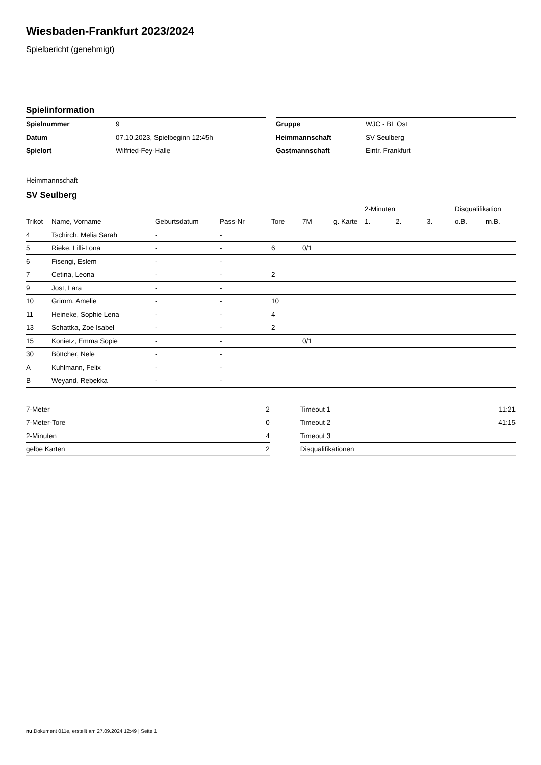Wiesbaden-Frankfurt 2023/2024
Spielbericht (genehmigt)
Spielinformation
| Spielnummer | 9 |
| Datum | 07.10.2023, Spielbeginn 12:45h |
| Spielort | Wilfried-Fey-Halle |
| Gruppe | WJC - BL Ost |
| Heimmannschaft | SV Seulberg |
| Gastmannschaft | Eintr. Frankfurt |
Heimmannschaft
SV Seulberg
| | | | | | | | 2-Minuten | | | Disqualifikation | |
| --- | --- | --- | --- | --- | --- | --- | --- | --- | --- | --- | --- |
| Trikot | Name, Vorname | Geburtsdatum | Pass-Nr | Tore | 7M | g. Karte | 1. | 2. | 3. | o.B. | m.B. |
| 4 | Tschirch, Melia Sarah | - | - | | | | | | | | |
| 5 | Rieke, Lilli-Lona | - | - | 6 | 0/1 | | | | | | |
| 6 | Fisengi, Eslem | - | - | | | | | | | | |
| 7 | Cetina, Leona | - | - | 2 | | | | | | | |
| 9 | Jost, Lara | - | - | | | | | | | | |
| 10 | Grimm, Amelie | - | - | 10 | | | | | | | |
| 11 | Heineke, Sophie Lena | - | - | 4 | | | | | | | |
| 13 | Schattka, Zoe Isabel | - | - | 2 | | | | | | | |
| 15 | Konietz, Emma Sopie | - | - | | 0/1 | | | | | | |
| 30 | Böttcher, Nele | - | - | | | | | | | | |
| A | Kuhlmann, Felix | - | - | | | | | | | | |
| B | Weyand, Rebekka | - | - | | | | | | | | |
| 7-Meter | 2 |
| 7-Meter-Tore | 0 |
| 2-Minuten | 4 |
| gelbe Karten | 2 |
| Timeout 1 | 11:21 |
| Timeout 2 | 41:15 |
| Timeout 3 | |
| Disqualifikationen | |
nu.Dokument 011e, erstellt am 27.09.2024 12:49 | Seite 1